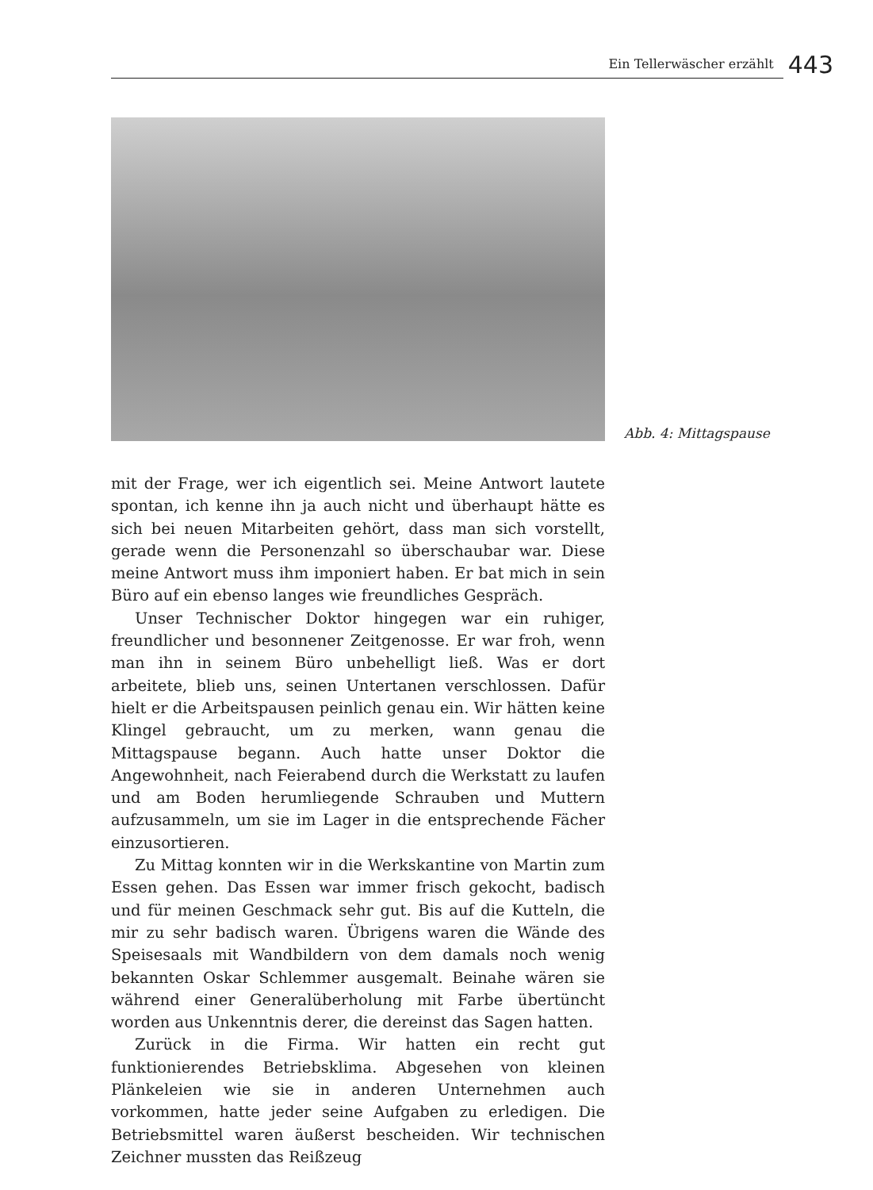Ein Tellerwäscher erzählt 443
Abb. 4: Mittagspause
mit der Frage, wer ich eigentlich sei. Meine Antwort lautete spontan, ich kenne ihn ja auch nicht und überhaupt hätte es sich bei neuen Mitarbeiten gehört, dass man sich vorstellt, gerade wenn die Personenzahl so überschaubar war. Diese meine Antwort muss ihm imponiert haben. Er bat mich in sein Büro auf ein ebenso langes wie freundliches Gespräch.
Unser Technischer Doktor hingegen war ein ruhiger, freundlicher und besonnener Zeitgenosse. Er war froh, wenn man ihn in seinem Büro unbehelligt ließ. Was er dort arbeitete, blieb uns, seinen Untertanen verschlossen. Dafür hielt er die Arbeitspausen peinlich genau ein. Wir hätten keine Klingel gebraucht, um zu merken, wann genau die Mittagspause begann. Auch hatte unser Doktor die Angewohnheit, nach Feierabend durch die Werkstatt zu laufen und am Boden herumliegende Schrauben und Muttern aufzusammeln, um sie im Lager in die entsprechende Fächer einzusortieren.
Zu Mittag konnten wir in die Werkskantine von Martin zum Essen gehen. Das Essen war immer frisch gekocht, badisch und für meinen Geschmack sehr gut. Bis auf die Kutteln, die mir zu sehr badisch waren. Übrigens waren die Wände des Speisesaals mit Wandbildern von dem damals noch wenig bekannten Oskar Schlemmer ausgemalt. Beinahe wären sie während einer Generalüberholung mit Farbe übertüncht worden aus Unkenntnis derer, die dereinst das Sagen hatten.
Zurück in die Firma. Wir hatten ein recht gut funktionierendes Betriebsklima. Abgesehen von kleinen Plänkeleien wie sie in anderen Unternehmen auch vorkommen, hatte jeder seine Aufgaben zu erledigen. Die Betriebsmittel waren äußerst bescheiden. Wir technischen Zeichner mussten das Reißzeug